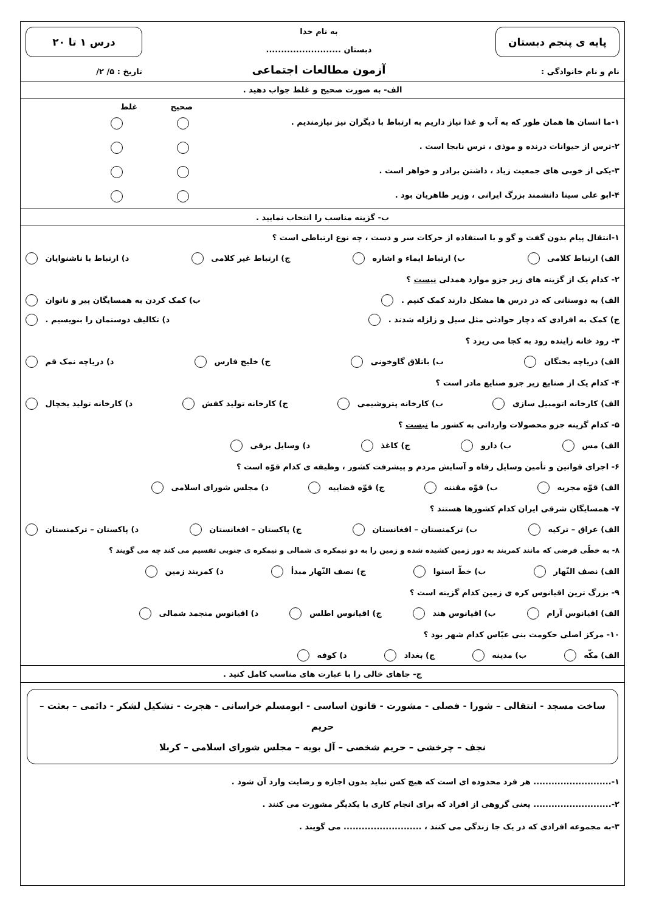پایه ی پنجم دبستان
نام و نام خانوادگی :
به نام خدا
دبستان .........................
آزمون مطالعات اجتماعی
درس ۱ تا ۲۰
تاریخ : ۵/ ۲/
الف- به صورت صحیح و غلط جواب دهید .
صحیح غلط
۱-ما انسان ها همان طور که به آب و غذا نیاز داریم به ارتباط با دیگران نیز نیازمندیم .
۲-ترس از حیوانات درنده و موذی ، ترس نابجا است .
۳-یکی از خوبی های جمعیت زیاد ، داشتن برادر و خواهر است .
۴-ابو علی سینا دانشمند بزرگ ایرانی ، وزیر طاهریان بود .
ب- گزینه مناسب را انتخاب نمایید .
۱-انتقال پیام بدون گفت و گو و با استفاده از حرکات سر و دست ، چه نوع ارتباطی است ؟
الف) ارتباط کلامی ب) ارتباط ایماء و اشاره ج) ارتباط غیر کلامی د) ارتباط با ناشنوایان
۲- کدام یک از گزینه های زیر جزو موارد همدلی نیست ؟
الف) به دوستانی که در درس ها مشکل دارند کمک کنیم . ب) کمک کردن به همسایگان پیر و ناتوان
ج) کمک به افرادی که دچار حوادثی مثل سیل و زلزله شدند . د) تکالیف دوستمان را بنویسیم .
۳- رود خانه زاینده رود به کجا می ریزد ؟
الف) دریاچه بختگان ب) باتلاق گاوخونی ج) خلیج فارس د) دریاچه نمک قم
۴- کدام یک از صنایع زیر جزو صنایع مادر است ؟
الف) کارخانه اتومبیل سازی ب) کارخانه پتروشیمی ج) کارخانه تولید کفش د) کارخانه تولید یخچال
۵- کدام گزینه جزو محصولات وارداتی به کشور ما نیست ؟
الف) مس ب) دارو ج) کاغذ د) وسایل برقی
۶- اجرای قوانین و تأمین وسایل رفاه و آسایش مردم و پیشرفت کشور ، وظیفه ی کدام قوّه است ؟
الف) قوّه مجریه ب) قوّه مقننه ج) قوّه قضاییه د) مجلس شورای اسلامی
۷- همسایگان شرقی ایران کدام کشورها هستند ؟
الف) عراق – ترکیه ب) ترکمنستان – افغانستان ج) پاکستان – افغانستان د) پاکستان – ترکمنستان
۸- به خطّی فرضی که مانند کمربند به دور زمین کشیده شده و زمین را به دو نیمکره ی شمالی و نیمکره ی جنوبی تقسیم می کند چه می گویند ؟
الف) نصف النّهار ب) خطّ استوا ج) نصف النّهار مبدأ د) کمربند زمین
۹- بزرگ ترین اقیانوس کره ی زمین کدام گزینه است ؟
الف) اقیانوس آرام ب) اقیانوس هند ج) اقیانوس اطلس د) اقیانوس منجمد شمالی
۱۰- مرکز اصلی حکومت بنی عبّاس کدام شهر بود ؟
الف) مکّه ب) مدینه ج) بغداد د) کوفه
ج- جاهای خالی را با عبارت های مناسب کامل کنید .
ساخت مسجد - انتقالی – شورا - فصلی - مشورت - قانون اساسی - ابومسلم خراسانی - هجرت - تشکیل لشکر - دائمی – بعثت – حریم
نجف – چرخشی – حریم شخصی – آل بویه – مجلس شورای اسلامی – کربلا
۱-.......................... هر فرد محدوده ای است که هیچ کس نباید بدون اجازه و رضایت وارد آن شود .
۲-.......................... یعنی گروهی از افراد که برای انجام کاری با یکدیگر مشورت می کنند .
۳-به مجموعه افرادی که در یک جا زندگی می کنند ، .......................... می گویند .